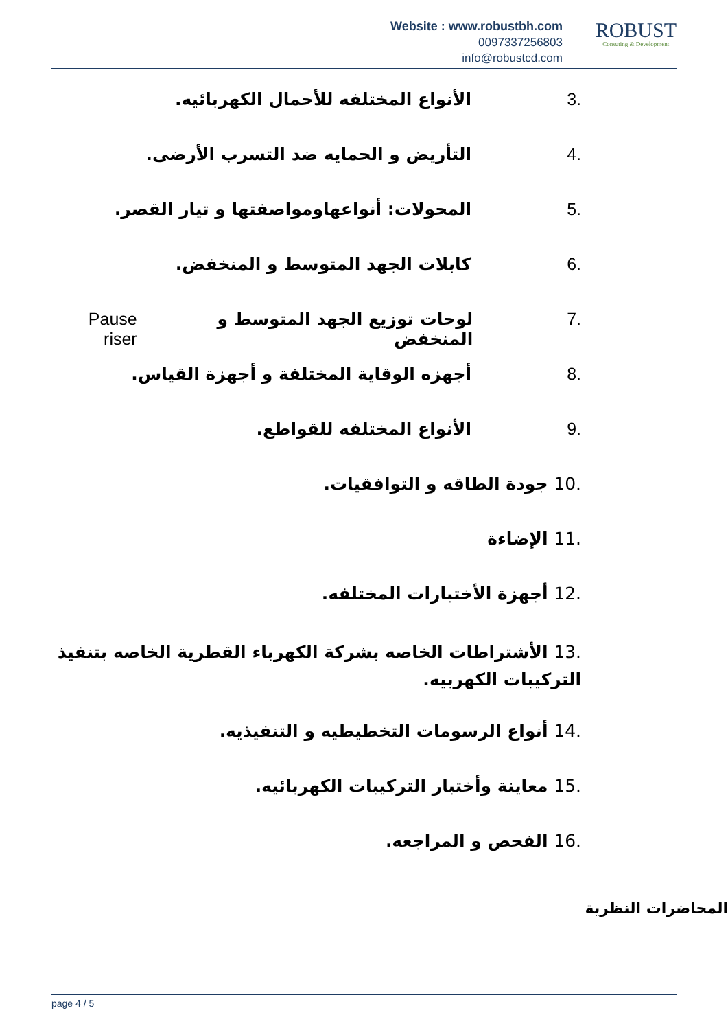Website : www.robustbh.com
0097337256803
info@robustcd.com
ROBUST
Consuting & Development
.3 الأنواع المختلفه للأحمال الكهربائيه.
.4 التأريض و الحمايه ضد التسرب الأرضى.
.5 المحولات: أنواعهاومواصفتها و تيار القصر.
.6 كابلات الجهد المتوسط و المنخفض.
.7 لوحات توزيع الجهد المتوسط و المنخفض Pause riser
.8 أجهزه الوقاية المختلفة و أجهزة القياس.
.9 الأنواع المختلفه للقواطع.
.10 جودة الطاقه و التوافقيات.
.11 الإضاءة
.12 أجهزة الأختبارات المختلفه.
.13 الأشتراطات الخاصه بشركة الكهرباء القطرية الخاصه بتنفيذ التركيبات الكهربيه.
.14 أنواع الرسومات التخطيطيه و التنفيذيه.
.15 معاينة وأختبار التركيبات الكهربائيه.
.16 الفحص و المراجعه.
المحاضرات النظرية
page 4 / 5